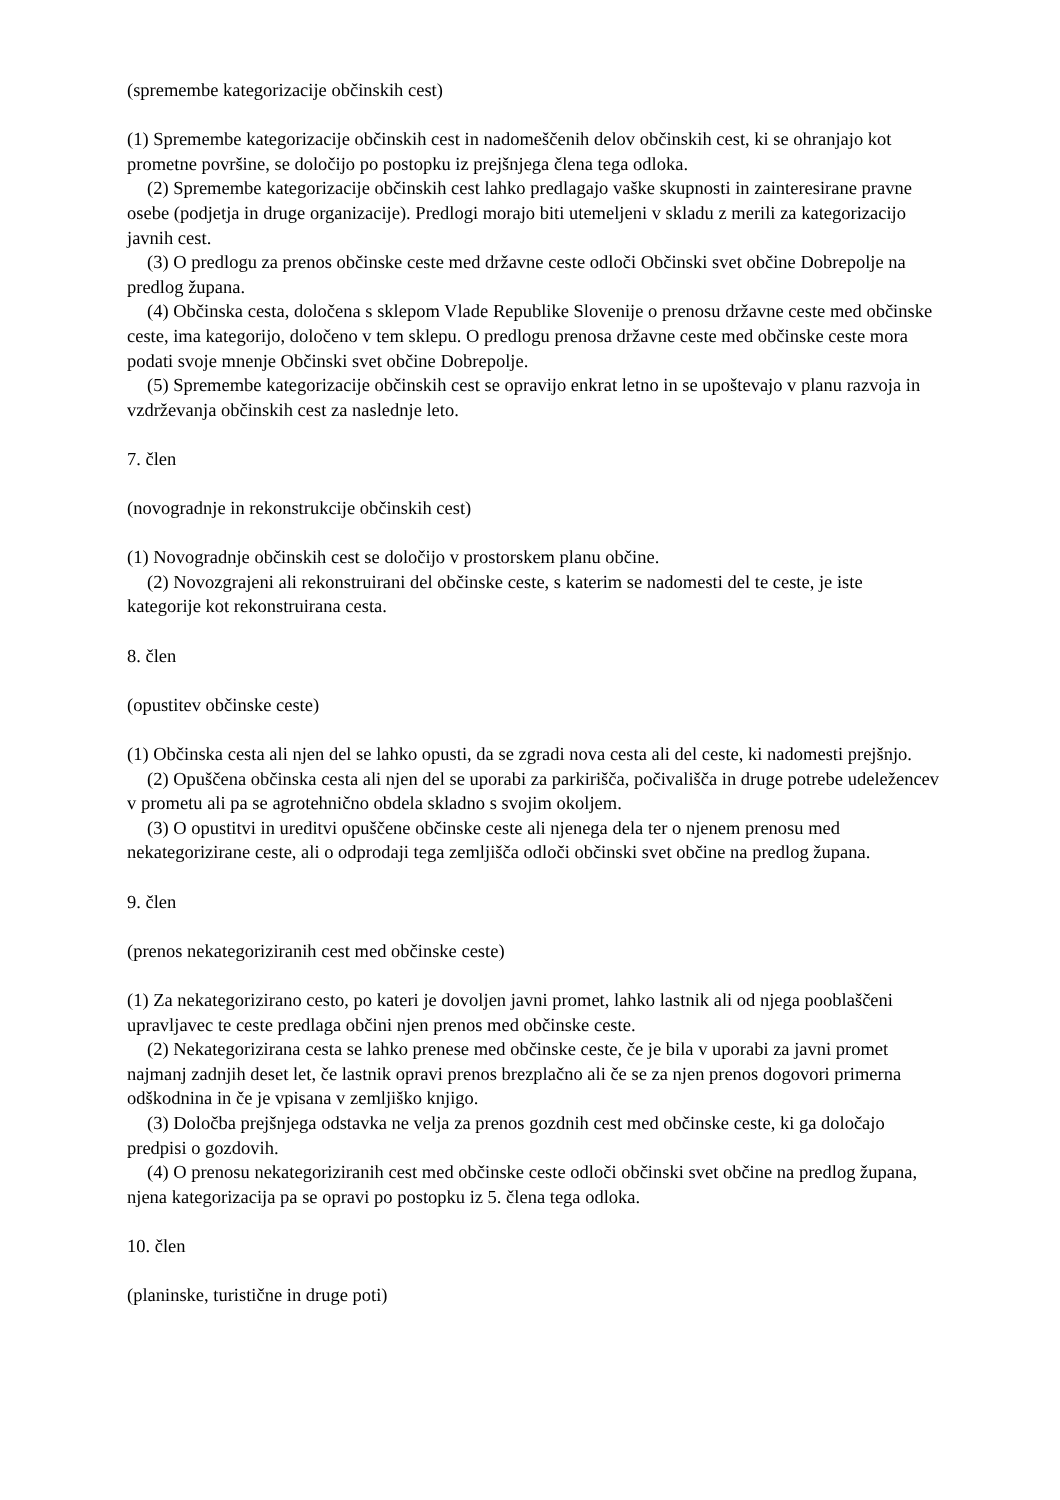(spremembe kategorizacije občinskih cest)
(1) Spremembe kategorizacije občinskih cest in nadomeščenih delov občinskih cest, ki se ohranjajo kot prometne površine, se določijo po postopku iz prejšnjega člena tega odloka.
(2) Spremembe kategorizacije občinskih cest lahko predlagajo vaške skupnosti in zainteresirane pravne osebe (podjetja in druge organizacije). Predlogi morajo biti utemeljeni v skladu z merili za kategorizacijo javnih cest.
(3) O predlogu za prenos občinske ceste med državne ceste odloči Občinski svet občine Dobrepolje na predlog župana.
(4) Občinska cesta, določena s sklepom Vlade Republike Slovenije o prenosu državne ceste med občinske ceste, ima kategorijo, določeno v tem sklepu. O predlogu prenosa državne ceste med občinske ceste mora podati svoje mnenje Občinski svet občine Dobrepolje.
(5) Spremembe kategorizacije občinskih cest se opravijo enkrat letno in se upoštevajo v planu razvoja in vzdrževanja občinskih cest za naslednje leto.
7. člen
(novogradnje in rekonstrukcije občinskih cest)
(1) Novogradnje občinskih cest se določijo v prostorskem planu občine.
(2) Novozgrajeni ali rekonstruirani del občinske ceste, s katerim se nadomesti del te ceste, je iste kategorije kot rekonstruirana cesta.
8. člen
(opustitev občinske ceste)
(1) Občinska cesta ali njen del se lahko opusti, da se zgradi nova cesta ali del ceste, ki nadomesti prejšnjo.
(2) Opuščena občinska cesta ali njen del se uporabi za parkirišča, počivališča in druge potrebe udeležencev v prometu ali pa se agrotehnično obdela skladno s svojim okoljem.
(3) O opustitvi in ureditvi opuščene občinske ceste ali njenega dela ter o njenem prenosu med nekategorizirane ceste, ali o odprodaji tega zemljišča odloči občinski svet občine na predlog župana.
9. člen
(prenos nekategoriziranih cest med občinske ceste)
(1) Za nekategorizirano cesto, po kateri je dovoljen javni promet, lahko lastnik ali od njega pooblaščeni upravljavec te ceste predlaga občini njen prenos med občinske ceste.
(2) Nekategorizirana cesta se lahko prenese med občinske ceste, če je bila v uporabi za javni promet najmanj zadnjih deset let, če lastnik opravi prenos brezplačno ali če se za njen prenos dogovori primerna odškodnina in če je vpisana v zemljiško knjigo.
(3) Določba prejšnjega odstavka ne velja za prenos gozdnih cest med občinske ceste, ki ga določajo predpisi o gozdovih.
(4) O prenosu nekategoriziranih cest med občinske ceste odloči občinski svet občine na predlog župana, njena kategorizacija pa se opravi po postopku iz 5. člena tega odloka.
10. člen
(planinske, turistične in druge poti)